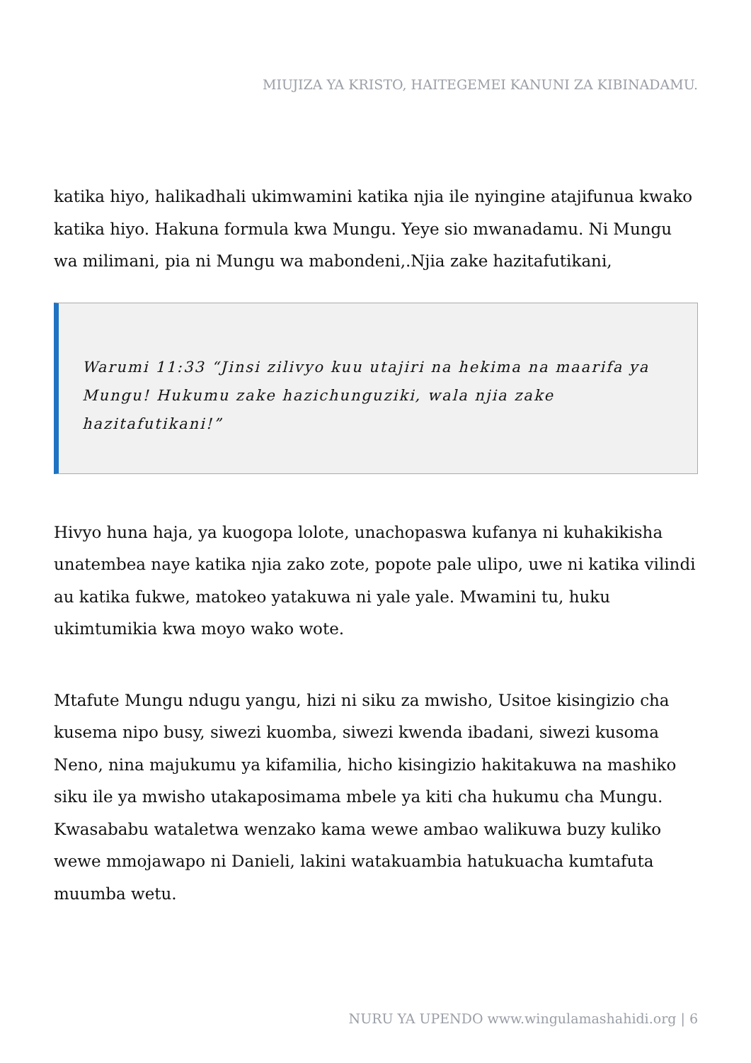MIUJIZA YA KRISTO, HAITEGEMEI KANUNI ZA KIBINADAMU.
katika hiyo, halikadhali ukimwamini katika njia ile nyingine atajifunua kwako katika hiyo. Hakuna formula kwa Mungu. Yeye sio mwanadamu. Ni Mungu wa milimani, pia ni Mungu wa mabondeni,.Njia zake hazitafutikani,
Warumi 11:33 “Jinsi zilivyo kuu utajiri na hekima na maarifa ya Mungu! Hukumu zake hazichunguziki, wala njia zake hazitafutikani!”
Hivyo huna haja, ya kuogopa lolote, unachopaswa kufanya ni kuhakikisha unatembea naye katika njia zako zote, popote pale ulipo, uwe ni katika vilindi au katika fukwe, matokeo yatakuwa ni yale yale. Mwamini tu, huku ukimtumikia kwa moyo wako wote.
Mtafute Mungu ndugu yangu, hizi ni siku za mwisho, Usitoe kisingizio cha kusema nipo busy, siwezi kuomba, siwezi kwenda ibadani, siwezi kusoma Neno, nina majukumu ya kifamilia, hicho kisingizio hakitakuwa na mashiko siku ile ya mwisho utakaposimama mbele ya kiti cha hukumu cha Mungu. Kwasababu wataletwa wenzako kama wewe ambao walikuwa buzy kuliko wewe mmojawapo ni Danieli, lakini watakuambia hatukuacha kumtafuta muumba wetu.
NURU YA UPENDO www.wingulamashahidi.org | 6